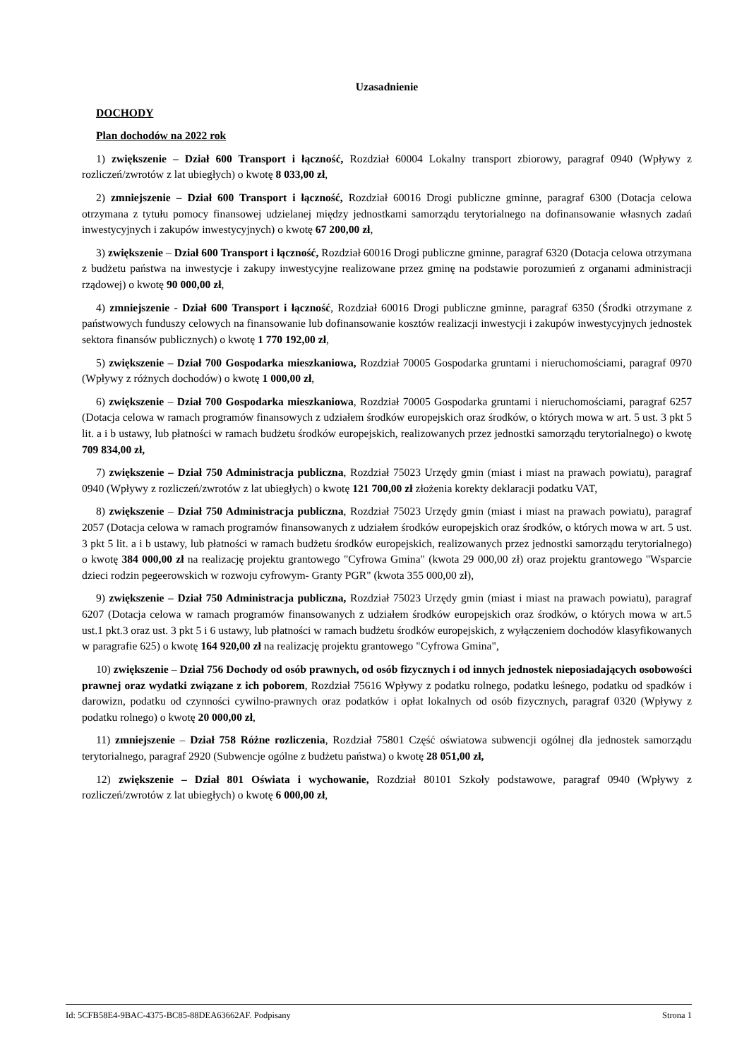Uzasadnienie
DOCHODY
Plan dochodów na 2022 rok
1) zwiększenie – Dział 600 Transport i łączność, Rozdział 60004 Lokalny transport zbiorowy, paragraf 0940 (Wpływy z rozliczeń/zwrotów z lat ubiegłych) o kwotę 8 033,00 zł,
2) zmniejszenie – Dział 600 Transport i łączność, Rozdział 60016 Drogi publiczne gminne, paragraf 6300 (Dotacja celowa otrzymana z tytułu pomocy finansowej udzielanej między jednostkami samorządu terytorialnego na dofinansowanie własnych zadań inwestycyjnych i zakupów inwestycyjnych) o kwotę 67 200,00 zł,
3) zwiększenie – Dział 600 Transport i łączność, Rozdział 60016 Drogi publiczne gminne, paragraf 6320 (Dotacja celowa otrzymana z budżetu państwa na inwestycje i zakupy inwestycyjne realizowane przez gminę na podstawie porozumień z organami administracji rządowej) o kwotę 90 000,00 zł,
4) zmniejszenie - Dział 600 Transport i łączność, Rozdział 60016 Drogi publiczne gminne, paragraf 6350 (Środki otrzymane z państwowych funduszy celowych na finansowanie lub dofinansowanie kosztów realizacji inwestycji i zakupów inwestycyjnych jednostek sektora finansów publicznych) o kwotę 1 770 192,00 zł,
5) zwiększenie – Dział 700 Gospodarka mieszkaniowa, Rozdział 70005 Gospodarka gruntami i nieruchomościami, paragraf 0970 (Wpływy z różnych dochodów) o kwotę 1 000,00 zł,
6) zwiększenie – Dział 700 Gospodarka mieszkaniowa, Rozdział 70005 Gospodarka gruntami i nieruchomościami, paragraf 6257 (Dotacja celowa w ramach programów finansowych z udziałem środków europejskich oraz środków, o których mowa w art. 5 ust. 3 pkt 5 lit. a i b ustawy, lub płatności w ramach budżetu środków europejskich, realizowanych przez jednostki samorządu terytorialnego) o kwotę 709 834,00 zł,
7) zwiększenie – Dział 750 Administracja publiczna, Rozdział 75023 Urzędy gmin (miast i miast na prawach powiatu), paragraf 0940 (Wpływy z rozliczeń/zwrotów z lat ubiegłych) o kwotę 121 700,00 zł złożenia korekty deklaracji podatku VAT,
8) zwiększenie – Dział 750 Administracja publiczna, Rozdział 75023 Urzędy gmin (miast i miast na prawach powiatu), paragraf 2057 (Dotacja celowa w ramach programów finansowanych z udziałem środków europejskich oraz środków, o których mowa w art. 5 ust. 3 pkt 5 lit. a i b ustawy, lub płatności w ramach budżetu środków europejskich, realizowanych przez jednostki samorządu terytorialnego) o kwotę 384 000,00 zł na realizację projektu grantowego "Cyfrowa Gmina" (kwota 29 000,00 zł) oraz projektu grantowego "Wsparcie dzieci rodzin pegeerowskich w rozwoju cyfrowym- Granty PGR" (kwota 355 000,00 zł),
9) zwiększenie – Dział 750 Administracja publiczna, Rozdział 75023 Urzędy gmin (miast i miast na prawach powiatu), paragraf 6207 (Dotacja celowa w ramach programów finansowanych z udziałem środków europejskich oraz środków, o których mowa w art.5 ust.1 pkt.3 oraz ust. 3 pkt 5 i 6 ustawy, lub płatności w ramach budżetu środków europejskich, z wyłączeniem dochodów klasyfikowanych w paragrafie 625) o kwotę 164 920,00 zł na realizację projektu grantowego "Cyfrowa Gmina",
10) zwiększenie – Dział 756 Dochody od osób prawnych, od osób fizycznych i od innych jednostek nieposiadających osobowości prawnej oraz wydatki związane z ich poborem, Rozdział 75616 Wpływy z podatku rolnego, podatku leśnego, podatku od spadków i darowizn, podatku od czynności cywilno-prawnych oraz podatków i opłat lokalnych od osób fizycznych, paragraf 0320 (Wpływy z podatku rolnego) o kwotę 20 000,00 zł,
11) zmniejszenie – Dział 758 Różne rozliczenia, Rozdział 75801 Część oświatowa subwencji ogólnej dla jednostek samorządu terytorialnego, paragraf 2920 (Subwencje ogólne z budżetu państwa) o kwotę 28 051,00 zł,
12) zwiększenie – Dział 801 Oświata i wychowanie, Rozdział 80101 Szkoły podstawowe, paragraf 0940 (Wpływy z rozliczeń/zwrotów z lat ubiegłych) o kwotę 6 000,00 zł,
Id: 5CFB58E4-9BAC-4375-BC85-88DEA63662AF. Podpisany Strona 1